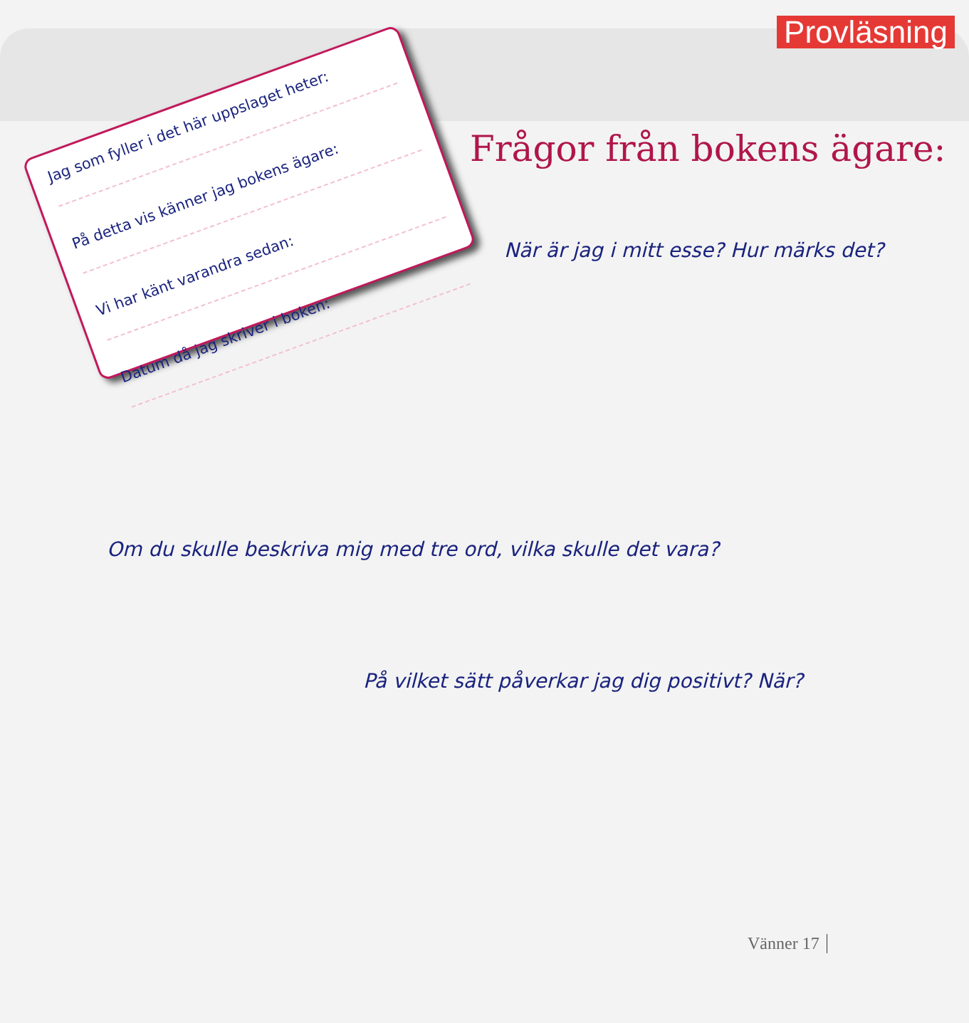Provläsning
Jag som fyller i det här uppslaget heter:
På detta vis känner jag bokens ägare:
Vi har känt varandra sedan:
Datum då jag skriver i boken:
Frågor från bokens ägare:
När är jag i mitt esse? Hur märks det?
Om du skulle beskriva mig med tre ord, vilka skulle det vara?
På vilket sätt påverkar jag dig positivt? När?
Vänner 17